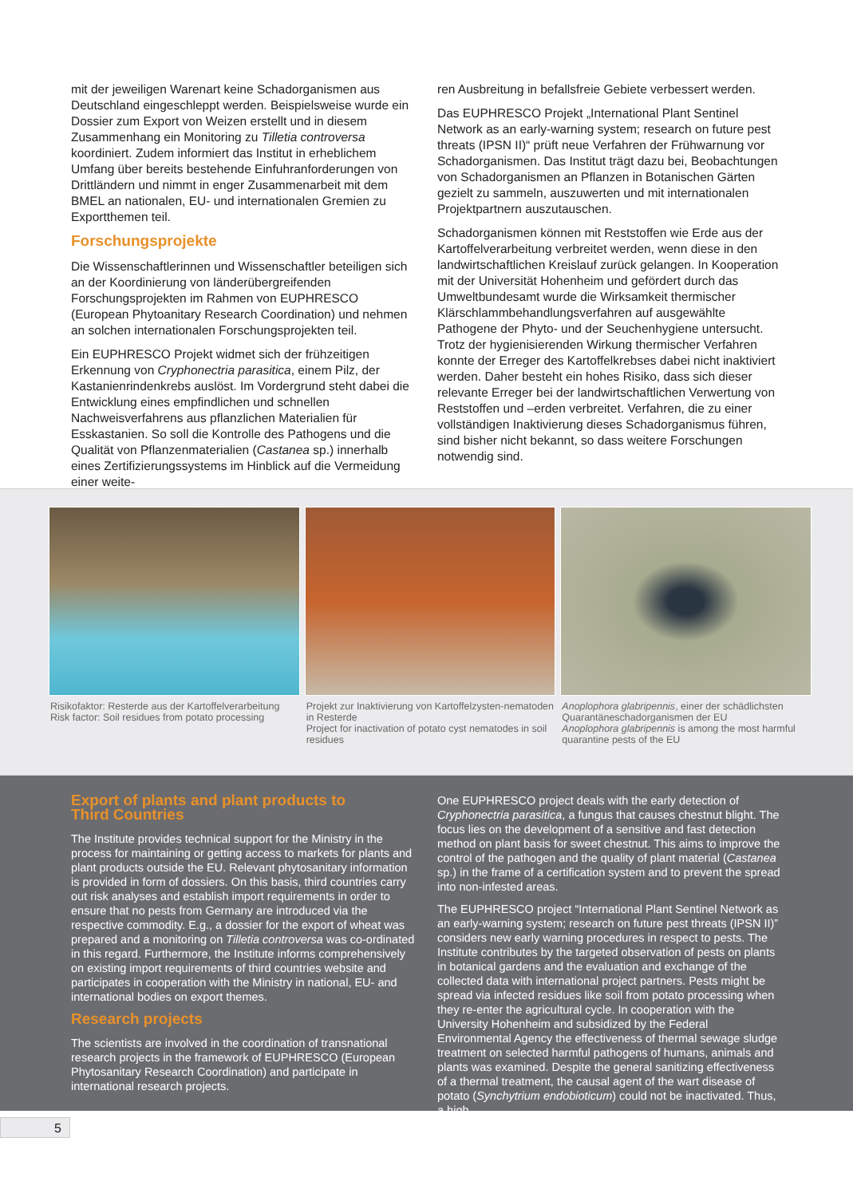mit der jeweiligen Warenart keine Schadorganismen aus Deutschland eingeschleppt werden. Beispielsweise wurde ein Dossier zum Export von Weizen erstellt und in diesem Zusammenhang ein Monitoring zu Tilletia controversa koordiniert. Zudem informiert das Institut in erheblichem Umfang über bereits bestehende Einfuhranforderungen von Drittländern und nimmt in enger Zusammenarbeit mit dem BMEL an nationalen, EU- und internationalen Gremien zu Exportthemen teil.
Forschungsprojekte
Die Wissenschaftlerinnen und Wissenschaftler beteiligen sich an der Koordinierung von länderübergreifenden Forschungsprojekten im Rahmen von EUPHRESCO (European Phytoanitary Research Coordination) und nehmen an solchen internationalen Forschungsprojekten teil.
Ein EUPHRESCO Projekt widmet sich der frühzeitigen Erkennung von Cryphonectria parasitica, einem Pilz, der Kastanienrindenkrebs auslöst. Im Vordergrund steht dabei die Entwicklung eines empfindlichen und schnellen Nachweisverfahrens aus pflanzlichen Materialien für Esskastanien. So soll die Kontrolle des Pathogens und die Qualität von Pflanzenmaterialien (Castanea sp.) innerhalb eines Zertifizierungssystems im Hinblick auf die Vermeidung einer weite-
ren Ausbreitung in befallsfreie Gebiete verbessert werden.
Das EUPHRESCO Projekt „International Plant Sentinel Network as an early-warning system; research on future pest threats (IPSN II)“ prüft neue Verfahren der Frühwarnung vor Schadorganismen. Das Institut trägt dazu bei, Beobachtungen von Schadorganismen an Pflanzen in Botanischen Gärten gezielt zu sammeln, auszuwerten und mit internationalen Projektpartnern auszutauschen.
Schadorganismen können mit Reststoffen wie Erde aus der Kartoffelverarbeitung verbreitet werden, wenn diese in den landwirtschaftlichen Kreislauf zurück gelangen. In Kooperation mit der Universität Hohenheim und gefördert durch das Umweltbundesamt wurde die Wirksamkeit thermischer Klärschlammbehandlungsverfahren auf ausgewählte Pathogene der Phyto- und der Seuchenhygiene untersucht. Trotz der hygienisierenden Wirkung thermischer Verfahren konnte der Erreger des Kartoffelkrebses dabei nicht inaktiviert werden. Daher besteht ein hohes Risiko, dass sich dieser relevante Erreger bei der landwirtschaftlichen Verwertung von Reststoffen und –erden verbreitet. Verfahren, die zu einer vollständigen Inaktivierung dieses Schadorganismus führen, sind bisher nicht bekannt, so dass weitere Forschungen notwendig sind.
Risikofaktor: Resterde aus der Kartoffelverarbeitung
Risk factor: Soil residues from potato processing
Projekt zur Inaktivierung von Kartoffelzysten-nematoden in Resterde
Project for inactivation of potato cyst nematodes in soil residues
Anoplophora glabripennis, einer der schädlichsten Quarantäneschadorganismen der EU
Anoplophora glabripennis is among the most harmful quarantine pests of the EU
Export of plants and plant products to
Third Countries
The Institute provides technical support for the Ministry in the process for maintaining or getting access to markets for plants and plant products outside the EU. Relevant phytosanitary information is provided in form of dossiers. On this basis, third countries carry out risk analyses and establish import requirements in order to ensure that no pests from Germany are introduced via the respective commodity. E.g., a dossier for the export of wheat was prepared and a monitoring on Tilletia controversa was co-ordinated in this regard. Furthermore, the Institute informs comprehensively on existing import requirements of third countries website and participates in cooperation with the Ministry in national, EU- and international bodies on export themes.
Research projects
The scientists are involved in the coordination of transnational research projects in the framework of EUPHRESCO (European Phytosanitary Research Coordination) and participate in international research projects.
One EUPHRESCO project deals with the early detection of Cryphonectria parasitica, a fungus that causes chestnut blight. The focus lies on the development of a sensitive and fast detection method on plant basis for sweet chestnut. This aims to improve the control of the pathogen and the quality of plant material (Castanea sp.) in the frame of a certification system and to prevent the spread into non-infested areas.
The EUPHRESCO project “International Plant Sentinel Network as an early-warning system; research on future pest threats (IPSN II)” considers new early warning procedures in respect to pests. The Institute contributes by the targeted observation of pests on plants in botanical gardens and the evaluation and exchange of the collected data with international project partners. Pests might be spread via infected residues like soil from potato processing when they re-enter the agricultural cycle. In cooperation with the University Hohenheim and subsidized by the Federal Environmental Agency the effectiveness of thermal sewage sludge treatment on selected harmful pathogens of humans, animals and plants was examined. Despite the general sanitizing effectiveness of a thermal treatment, the causal agent of the wart disease of potato (Synchytrium endobioticum) could not be inactivated. Thus, a high
5